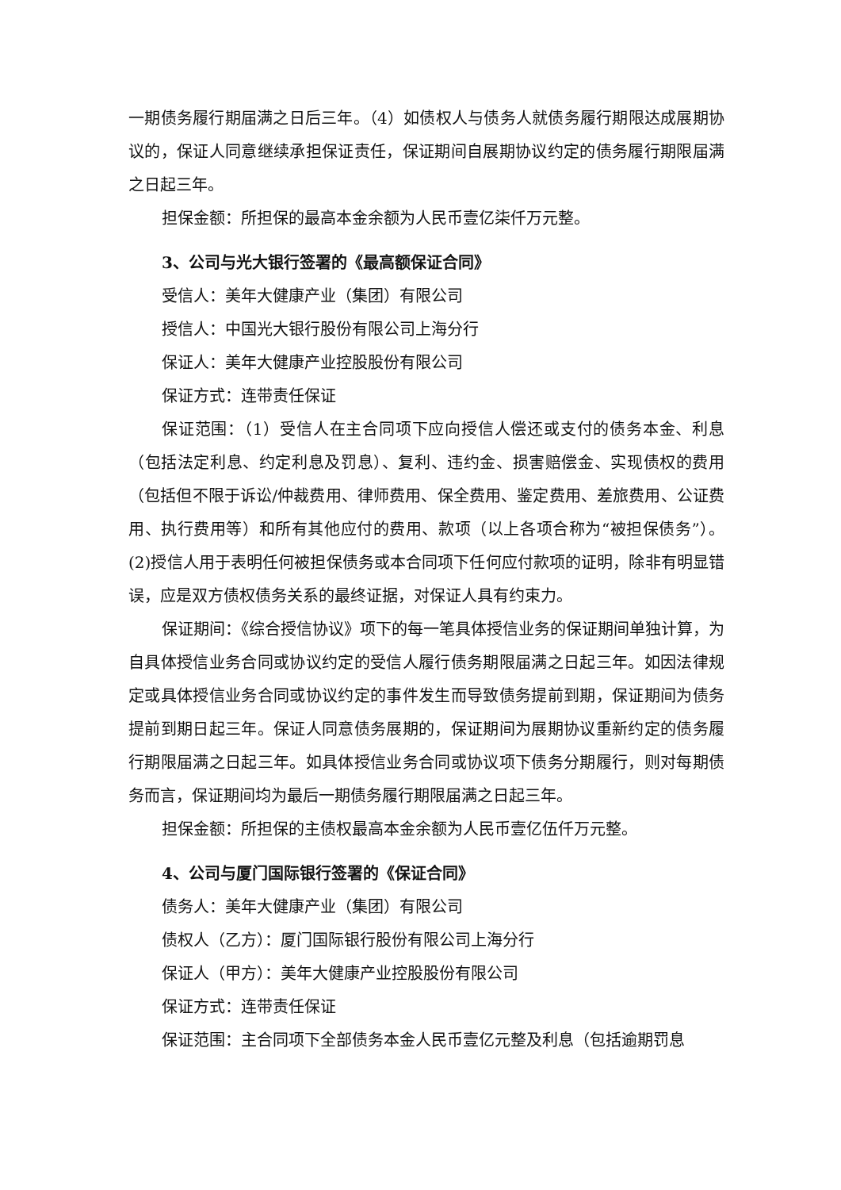一期债务履行期届满之日后三年。（4）如债权人与债务人就债务履行期限达成展期协议的，保证人同意继续承担保证责任，保证期间自展期协议约定的债务履行期限届满之日起三年。
担保金额：所担保的最高本金余额为人民币壹亿柒仟万元整。
3、公司与光大银行签署的《最高额保证合同》
受信人：美年大健康产业（集团）有限公司
授信人：中国光大银行股份有限公司上海分行
保证人：美年大健康产业控股股份有限公司
保证方式：连带责任保证
保证范围：（1）受信人在主合同项下应向授信人偿还或支付的债务本金、利息（包括法定利息、约定利息及罚息）、复利、违约金、损害赔偿金、实现债权的费用（包括但不限于诉讼/仲裁费用、律师费用、保全费用、鉴定费用、差旅费用、公证费用、执行费用等）和所有其他应付的费用、款项（以上各项合称为“被担保债务”）。(2)授信人用于表明任何被担保债务或本合同项下任何应付款项的证明，除非有明显错误，应是双方债权债务关系的最终证据，对保证人具有约束力。
保证期间：《综合授信协议》项下的每一笔具体授信业务的保证期间单独计算，为自具体授信业务合同或协议约定的受信人履行债务期限届满之日起三年。如因法律规定或具体授信业务合同或协议约定的事件发生而导致债务提前到期，保证期间为债务提前到期日起三年。保证人同意债务展期的，保证期间为展期协议重新约定的债务履行期限届满之日起三年。如具体授信业务合同或协议项下债务分期履行，则对每期债务而言，保证期间均为最后一期债务履行期限届满之日起三年。
担保金额：所担保的主债权最高本金余额为人民币壹亿伍仟万元整。
4、公司与厦门国际银行签署的《保证合同》
债务人：美年大健康产业（集团）有限公司
债权人（乙方）：厦门国际银行股份有限公司上海分行
保证人（甲方）：美年大健康产业控股股份有限公司
保证方式：连带责任保证
保证范围：主合同项下全部债务本金人民币壹亿元整及利息（包括逾期罚息